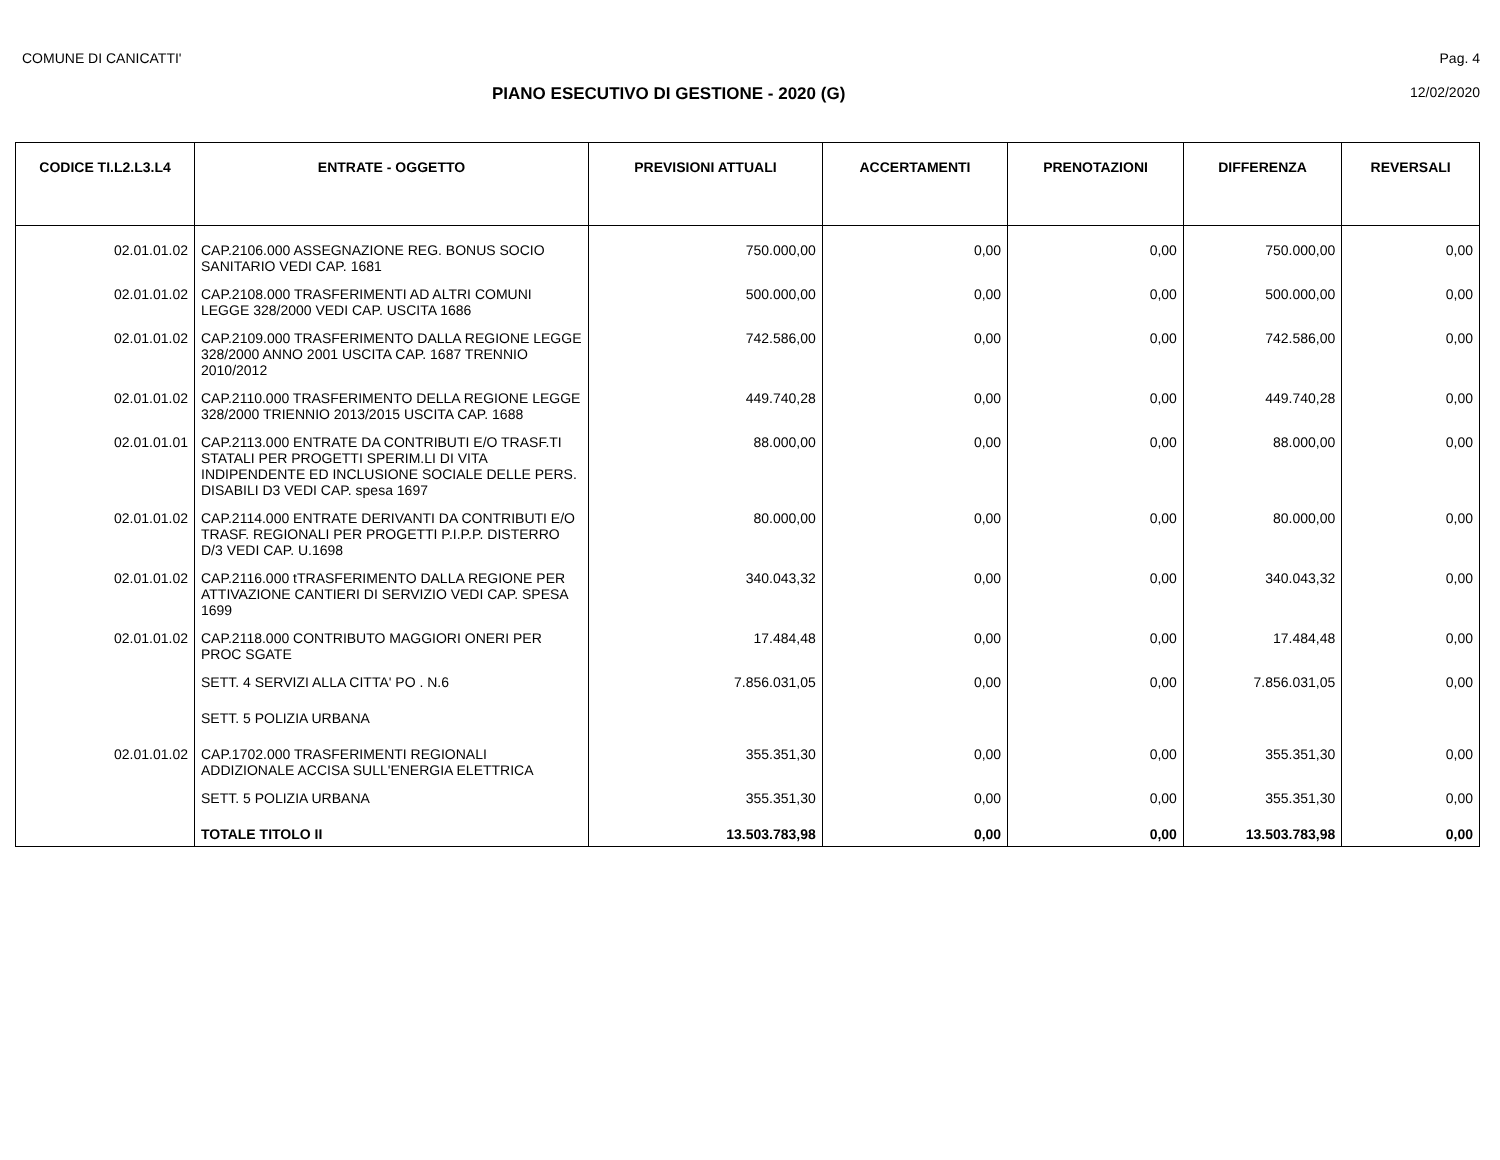COMUNE DI CANICATTI' Pag. 4
PIANO ESECUTIVO DI GESTIONE - 2020 (G) 12/02/2020
| CODICE TI.L2.L3.L4 | ENTRATE - OGGETTO | PREVISIONI ATTUALI | ACCERTAMENTI | PRENOTAZIONI | DIFFERENZA | REVERSALI |
| --- | --- | --- | --- | --- | --- | --- |
| 02.01.01.02 | CAP.2106.000 ASSEGNAZIONE REG. BONUS SOCIO SANITARIO VEDI CAP. 1681 | 750.000,00 | 0,00 | 0,00 | 750.000,00 | 0,00 |
| 02.01.01.02 | CAP.2108.000 TRASFERIMENTI AD ALTRI COMUNI LEGGE 328/2000 VEDI CAP. USCITA 1686 | 500.000,00 | 0,00 | 0,00 | 500.000,00 | 0,00 |
| 02.01.01.02 | CAP.2109.000 TRASFERIMENTO DALLA REGIONE LEGGE 328/2000 ANNO 2001 USCITA CAP. 1687 TRENNIO 2010/2012 | 742.586,00 | 0,00 | 0,00 | 742.586,00 | 0,00 |
| 02.01.01.02 | CAP.2110.000 TRASFERIMENTO DELLA REGIONE LEGGE 328/2000 TRIENNIO 2013/2015 USCITA CAP. 1688 | 449.740,28 | 0,00 | 0,00 | 449.740,28 | 0,00 |
| 02.01.01.01 | CAP.2113.000 ENTRATE DA CONTRIBUTI E/O TRASF.TI STATALI PER PROGETTI SPERIM.LI DI VITA INDIPENDENTE ED INCLUSIONE SOCIALE DELLE PERS. DISABILI D3 VEDI CAP. spesa 1697 | 88.000,00 | 0,00 | 0,00 | 88.000,00 | 0,00 |
| 02.01.01.02 | CAP.2114.000 ENTRATE DERIVANTI DA CONTRIBUTI E/O TRASF. REGIONALI PER PROGETTI P.I.P.P. DISTERRO D/3 VEDI CAP. U.1698 | 80.000,00 | 0,00 | 0,00 | 80.000,00 | 0,00 |
| 02.01.01.02 | CAP.2116.000 tTRASFERIMENTO DALLA REGIONE PER ATTIVAZIONE CANTIERI DI SERVIZIO VEDI CAP. SPESA 1699 | 340.043,32 | 0,00 | 0,00 | 340.043,32 | 0,00 |
| 02.01.01.02 | CAP.2118.000 CONTRIBUTO MAGGIORI ONERI PER PROC SGATE | 17.484,48 | 0,00 | 0,00 | 17.484,48 | 0,00 |
| | SETT. 4 SERVIZI ALLA CITTA' PO . N.6 | 7.856.031,05 | 0,00 | 0,00 | 7.856.031,05 | 0,00 |
| | SETT. 5 POLIZIA URBANA | | | | | |
| 02.01.01.02 | CAP.1702.000 TRASFERIMENTI REGIONALI ADDIZIONALE ACCISA SULL'ENERGIA ELETTRICA | 355.351,30 | 0,00 | 0,00 | 355.351,30 | 0,00 |
| | SETT. 5 POLIZIA URBANA | 355.351,30 | 0,00 | 0,00 | 355.351,30 | 0,00 |
| | TOTALE TITOLO II | 13.503.783,98 | 0,00 | 0,00 | 13.503.783,98 | 0,00 |